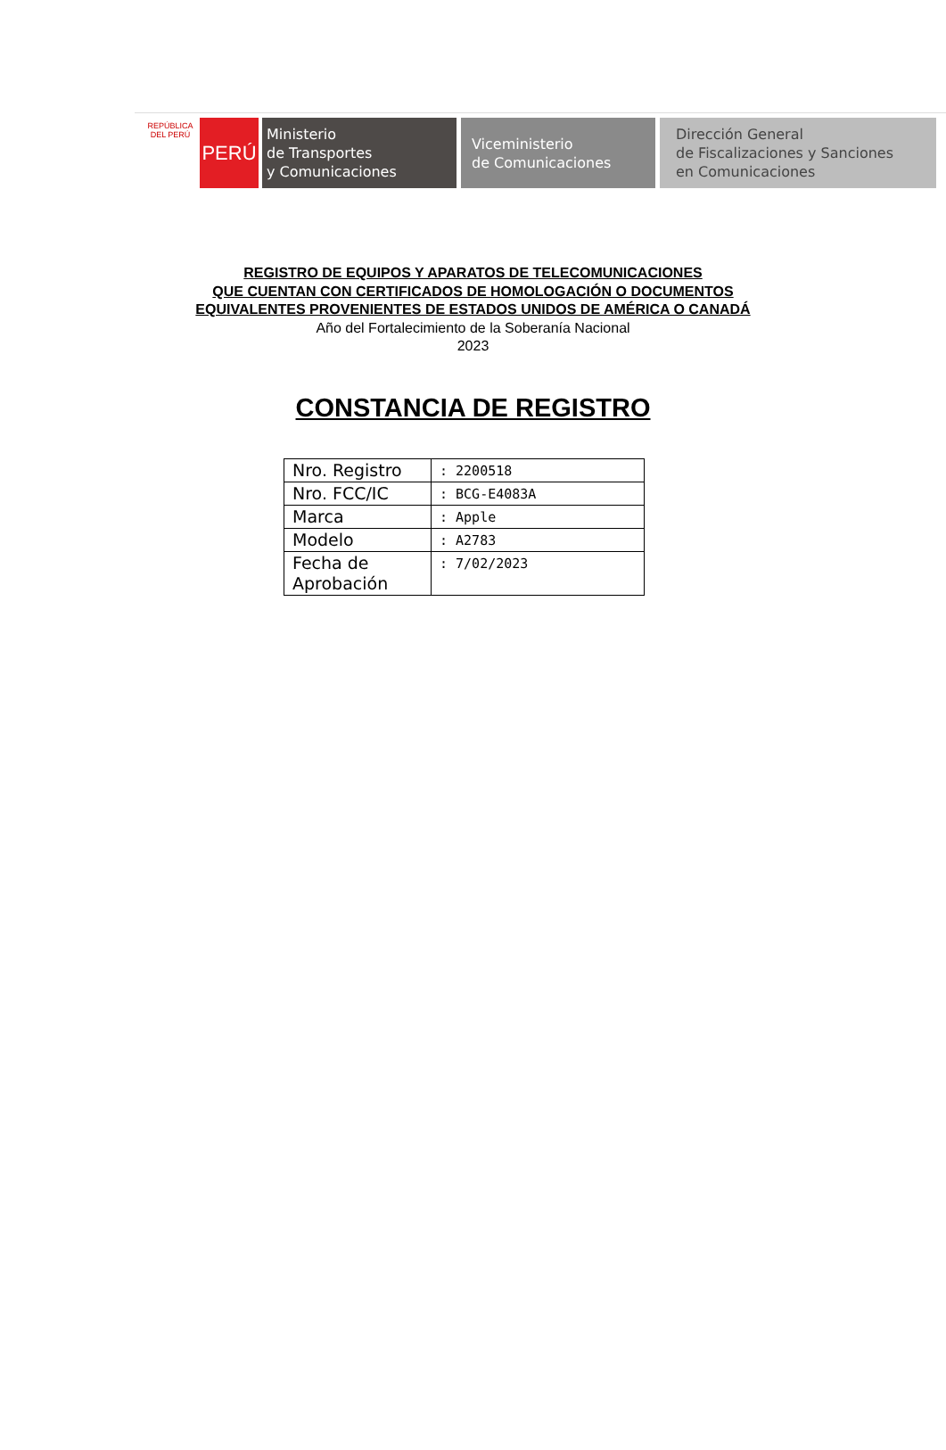REPÚBLICA DEL PERÚ
PERÚ
Ministerio
de Transportes
y Comunicaciones
Viceministerio
de Comunicaciones
Dirección General
de Fiscalizaciones y Sanciones
en Comunicaciones
REGISTRO DE EQUIPOS Y APARATOS DE TELECOMUNICACIONES
QUE CUENTAN CON CERTIFICADOS DE HOMOLOGACIÓN O DOCUMENTOS
EQUIVALENTES PROVENIENTES DE ESTADOS UNIDOS DE AMÉRICA O CANADÁ
Año del Fortalecimiento de la Soberanía Nacional
2023
CONSTANCIA DE REGISTRO
| Nro. Registro | : 2200518 |
| Nro. FCC/IC | : BCG-E4083A |
| Marca | : Apple |
| Modelo | : A2783 |
| Fecha de Aprobación | : 7/02/2023 |